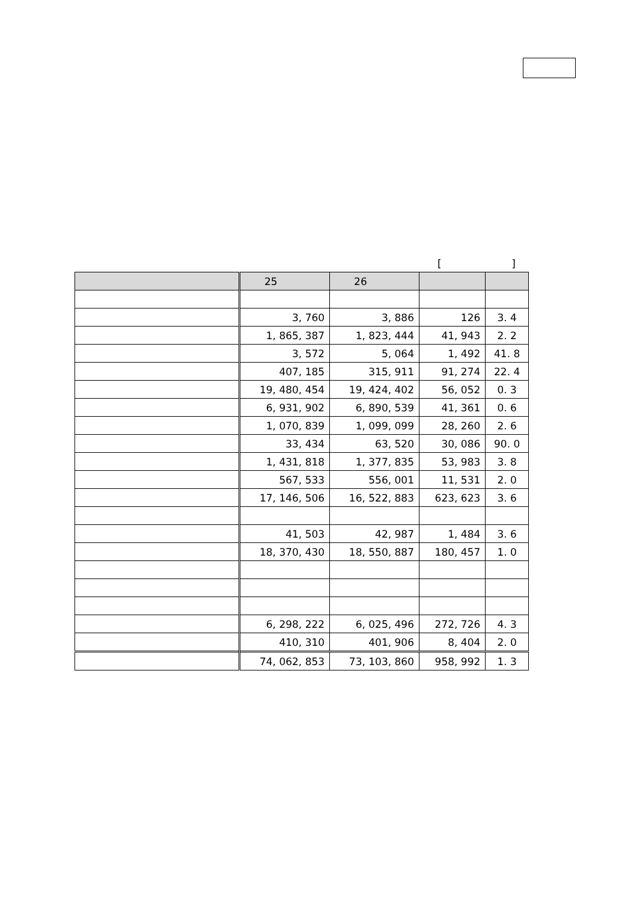[]
| | 25 | 26 | | |
| --- | --- | --- | --- | --- |
| | 3, 760 | 3, 886 | 126 | 3. 4 |
| | 1, 865, 387 | 1, 823, 444 | 41, 943 | 2. 2 |
| | 3, 572 | 5, 064 | 1, 492 | 41. 8 |
| | 407, 185 | 315, 911 | 91, 274 | 22. 4 |
| | 19, 480, 454 | 19, 424, 402 | 56, 052 | 0. 3 |
| | 6, 931, 902 | 6, 890, 539 | 41, 361 | 0. 6 |
| | 1, 070, 839 | 1, 099, 099 | 28, 260 | 2. 6 |
| | 33, 434 | 63, 520 | 30, 086 | 90. 0 |
| | 1, 431, 818 | 1, 377, 835 | 53, 983 | 3. 8 |
| | 567, 533 | 556, 001 | 11, 531 | 2. 0 |
| | 17, 146, 506 | 16, 522, 883 | 623, 623 | 3. 6 |
| | 41, 503 | 42, 987 | 1, 484 | 3. 6 |
| | 18, 370, 430 | 18, 550, 887 | 180, 457 | 1. 0 |
| | 6, 298, 222 | 6, 025, 496 | 272, 726 | 4. 3 |
| | 410, 310 | 401, 906 | 8, 404 | 2. 0 |
| | 74, 062, 853 | 73, 103, 860 | 958, 992 | 1. 3 |